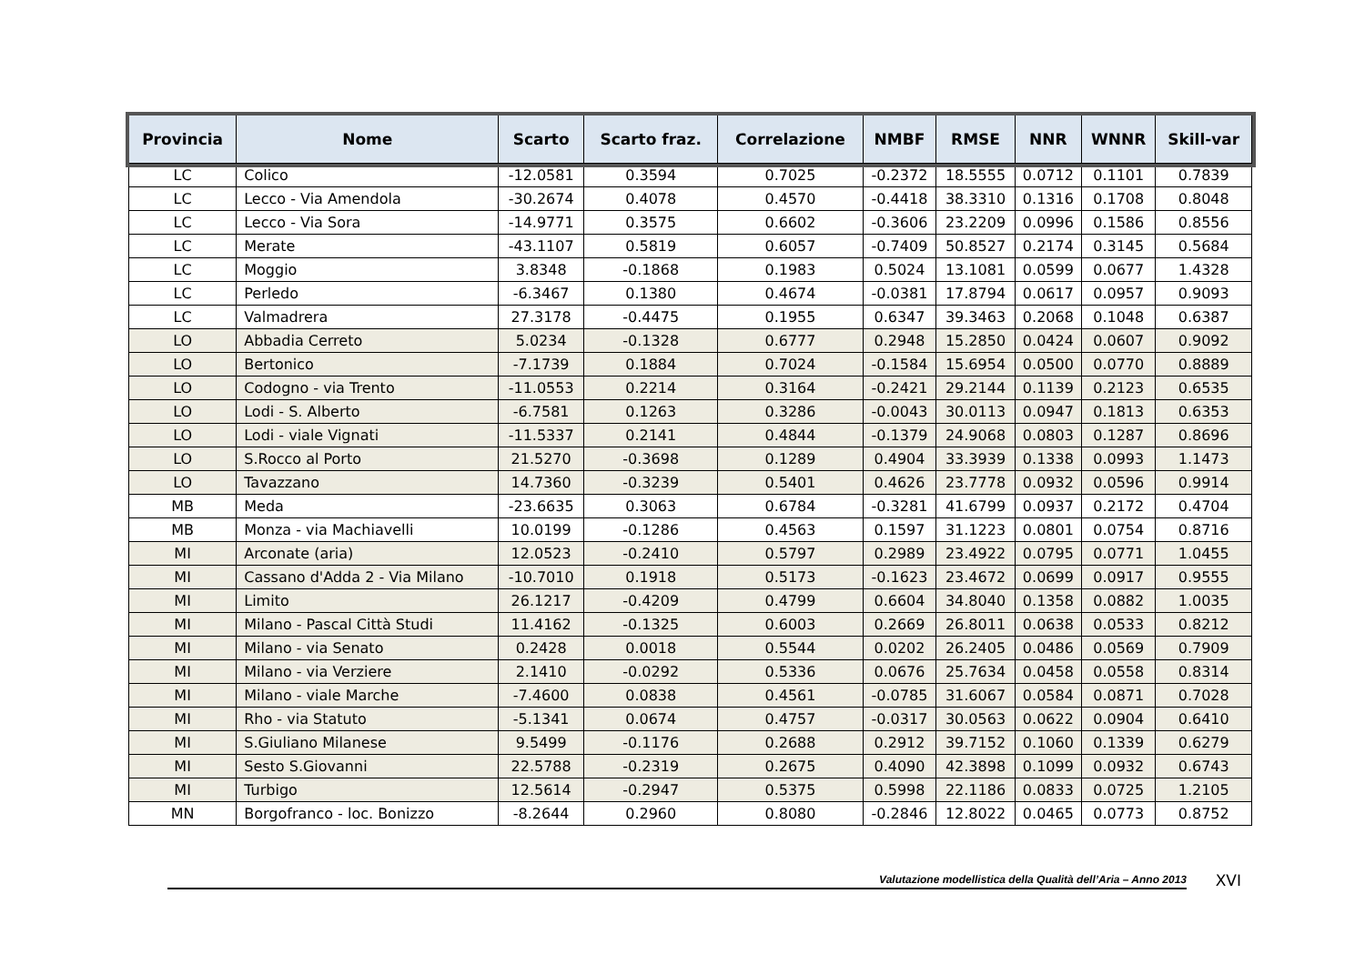| Provincia | Nome | Scarto | Scarto fraz. | Correlazione | NMBF | RMSE | NNR | WNNR | Skill-var |
| --- | --- | --- | --- | --- | --- | --- | --- | --- | --- |
| LC | Colico | -12.0581 | 0.3594 | 0.7025 | -0.2372 | 18.5555 | 0.0712 | 0.1101 | 0.7839 |
| LC | Lecco - Via Amendola | -30.2674 | 0.4078 | 0.4570 | -0.4418 | 38.3310 | 0.1316 | 0.1708 | 0.8048 |
| LC | Lecco - Via Sora | -14.9771 | 0.3575 | 0.6602 | -0.3606 | 23.2209 | 0.0996 | 0.1586 | 0.8556 |
| LC | Merate | -43.1107 | 0.5819 | 0.6057 | -0.7409 | 50.8527 | 0.2174 | 0.3145 | 0.5684 |
| LC | Moggio | 3.8348 | -0.1868 | 0.1983 | 0.5024 | 13.1081 | 0.0599 | 0.0677 | 1.4328 |
| LC | Perledo | -6.3467 | 0.1380 | 0.4674 | -0.0381 | 17.8794 | 0.0617 | 0.0957 | 0.9093 |
| LC | Valmadrera | 27.3178 | -0.4475 | 0.1955 | 0.6347 | 39.3463 | 0.2068 | 0.1048 | 0.6387 |
| LO | Abbadia Cerreto | 5.0234 | -0.1328 | 0.6777 | 0.2948 | 15.2850 | 0.0424 | 0.0607 | 0.9092 |
| LO | Bertonico | -7.1739 | 0.1884 | 0.7024 | -0.1584 | 15.6954 | 0.0500 | 0.0770 | 0.8889 |
| LO | Codogno - via Trento | -11.0553 | 0.2214 | 0.3164 | -0.2421 | 29.2144 | 0.1139 | 0.2123 | 0.6535 |
| LO | Lodi - S. Alberto | -6.7581 | 0.1263 | 0.3286 | -0.0043 | 30.0113 | 0.0947 | 0.1813 | 0.6353 |
| LO | Lodi - viale Vignati | -11.5337 | 0.2141 | 0.4844 | -0.1379 | 24.9068 | 0.0803 | 0.1287 | 0.8696 |
| LO | S.Rocco al Porto | 21.5270 | -0.3698 | 0.1289 | 0.4904 | 33.3939 | 0.1338 | 0.0993 | 1.1473 |
| LO | Tavazzano | 14.7360 | -0.3239 | 0.5401 | 0.4626 | 23.7778 | 0.0932 | 0.0596 | 0.9914 |
| MB | Meda | -23.6635 | 0.3063 | 0.6784 | -0.3281 | 41.6799 | 0.0937 | 0.2172 | 0.4704 |
| MB | Monza - via Machiavelli | 10.0199 | -0.1286 | 0.4563 | 0.1597 | 31.1223 | 0.0801 | 0.0754 | 0.8716 |
| MI | Arconate (aria) | 12.0523 | -0.2410 | 0.5797 | 0.2989 | 23.4922 | 0.0795 | 0.0771 | 1.0455 |
| MI | Cassano d'Adda 2 - Via Milano | -10.7010 | 0.1918 | 0.5173 | -0.1623 | 23.4672 | 0.0699 | 0.0917 | 0.9555 |
| MI | Limito | 26.1217 | -0.4209 | 0.4799 | 0.6604 | 34.8040 | 0.1358 | 0.0882 | 1.0035 |
| MI | Milano - Pascal Città Studi | 11.4162 | -0.1325 | 0.6003 | 0.2669 | 26.8011 | 0.0638 | 0.0533 | 0.8212 |
| MI | Milano - via Senato | 0.2428 | 0.0018 | 0.5544 | 0.0202 | 26.2405 | 0.0486 | 0.0569 | 0.7909 |
| MI | Milano - via Verziere | 2.1410 | -0.0292 | 0.5336 | 0.0676 | 25.7634 | 0.0458 | 0.0558 | 0.8314 |
| MI | Milano - viale Marche | -7.4600 | 0.0838 | 0.4561 | -0.0785 | 31.6067 | 0.0584 | 0.0871 | 0.7028 |
| MI | Rho - via Statuto | -5.1341 | 0.0674 | 0.4757 | -0.0317 | 30.0563 | 0.0622 | 0.0904 | 0.6410 |
| MI | S.Giuliano Milanese | 9.5499 | -0.1176 | 0.2688 | 0.2912 | 39.7152 | 0.1060 | 0.1339 | 0.6279 |
| MI | Sesto S.Giovanni | 22.5788 | -0.2319 | 0.2675 | 0.4090 | 42.3898 | 0.1099 | 0.0932 | 0.6743 |
| MI | Turbigo | 12.5614 | -0.2947 | 0.5375 | 0.5998 | 22.1186 | 0.0833 | 0.0725 | 1.2105 |
| MN | Borgofranco - loc. Bonizzo | -8.2644 | 0.2960 | 0.8080 | -0.2846 | 12.8022 | 0.0465 | 0.0773 | 0.8752 |
Valutazione modellistica della Qualità dell’Aria – Anno 2013
XVI